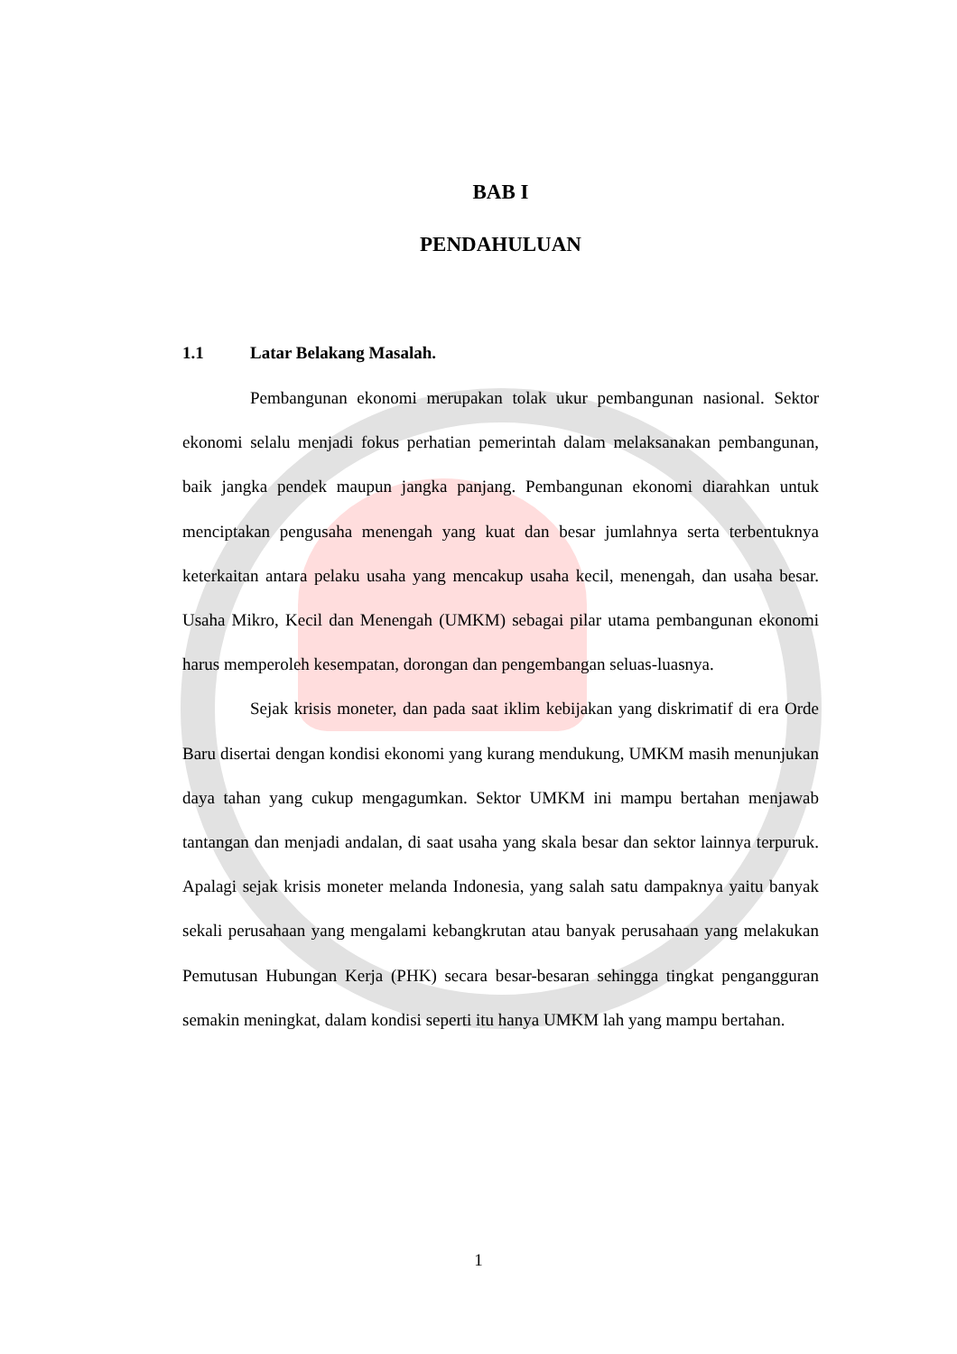BAB I
PENDAHULUAN
1.1 Latar Belakang Masalah.
Pembangunan ekonomi merupakan tolak ukur pembangunan nasional. Sektor ekonomi selalu menjadi fokus perhatian pemerintah dalam melaksanakan pembangunan, baik jangka pendek maupun jangka panjang. Pembangunan ekonomi diarahkan untuk menciptakan pengusaha menengah yang kuat dan besar jumlahnya serta terbentuknya keterkaitan antara pelaku usaha yang mencakup usaha kecil, menengah, dan usaha besar. Usaha Mikro, Kecil dan Menengah (UMKM) sebagai pilar utama pembangunan ekonomi harus memperoleh kesempatan, dorongan dan pengembangan seluas-luasnya.
Sejak krisis moneter, dan pada saat iklim kebijakan yang diskrimatif di era Orde Baru disertai dengan kondisi ekonomi yang kurang mendukung, UMKM masih menunjukan daya tahan yang cukup mengagumkan. Sektor UMKM ini mampu bertahan menjawab tantangan dan menjadi andalan, di saat usaha yang skala besar dan sektor lainnya terpuruk. Apalagi sejak krisis moneter melanda Indonesia, yang salah satu dampaknya yaitu banyak sekali perusahaan yang mengalami kebangkrutan atau banyak perusahaan yang melakukan Pemutusan Hubungan Kerja (PHK) secara besar-besaran sehingga tingkat pengangguran semakin meningkat, dalam kondisi seperti itu hanya UMKM lah yang mampu bertahan.
1